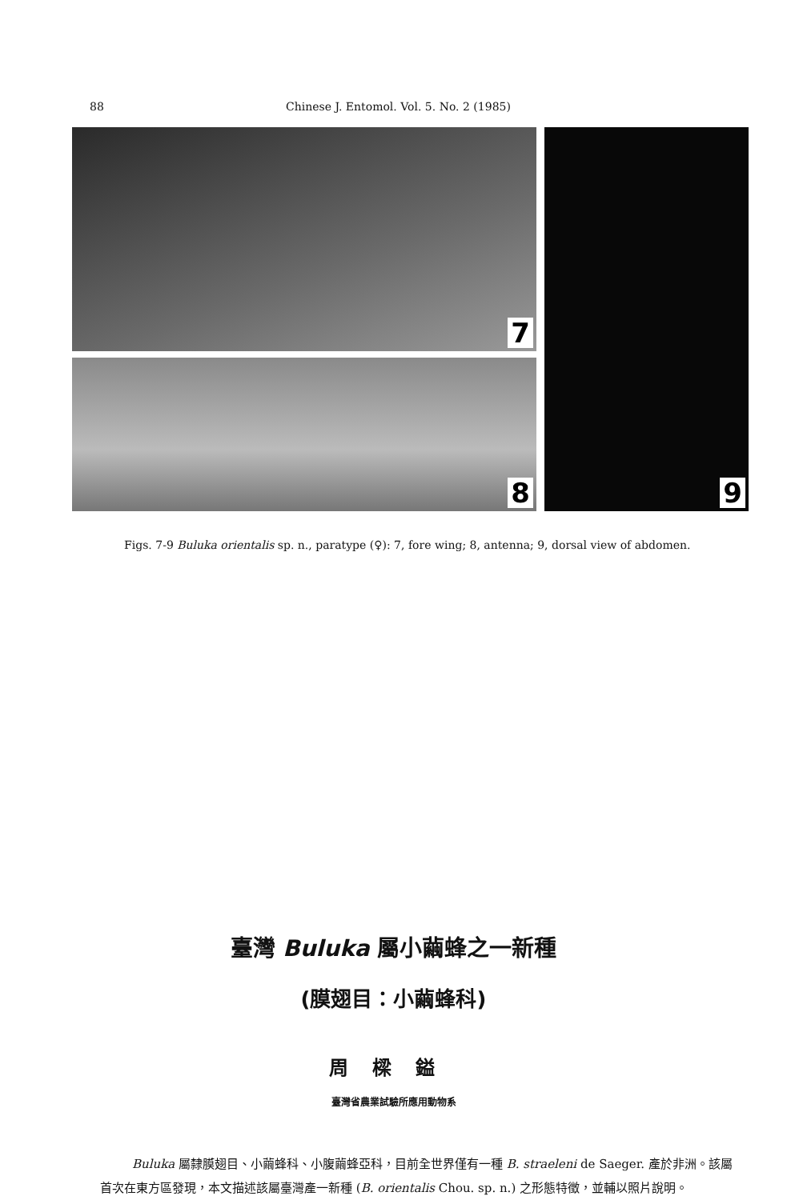88 Chinese J. Entomol. Vol. 5. No. 2 (1985)
7
8
9
Figs. 7-9 Buluka orientalis sp. n., paratype (♀): 7, fore wing; 8, antenna; 9, dorsal view of abdomen.
臺灣 Buluka 屬小繭蜂之一新種
(膜翅目：小繭蜂科)
周樑鎰
臺灣省農業試驗所應用動物系
Buluka 屬隸膜翅目、小繭蜂科、小腹繭蜂亞科，目前全世界僅有一種 B. straeleni de Saeger. 產於非洲。該屬首次在東方區發現，本文描述該屬臺灣產一新種 (B. orientalis Chou. sp. n.) 之形態特徵，並輔以照片說明。